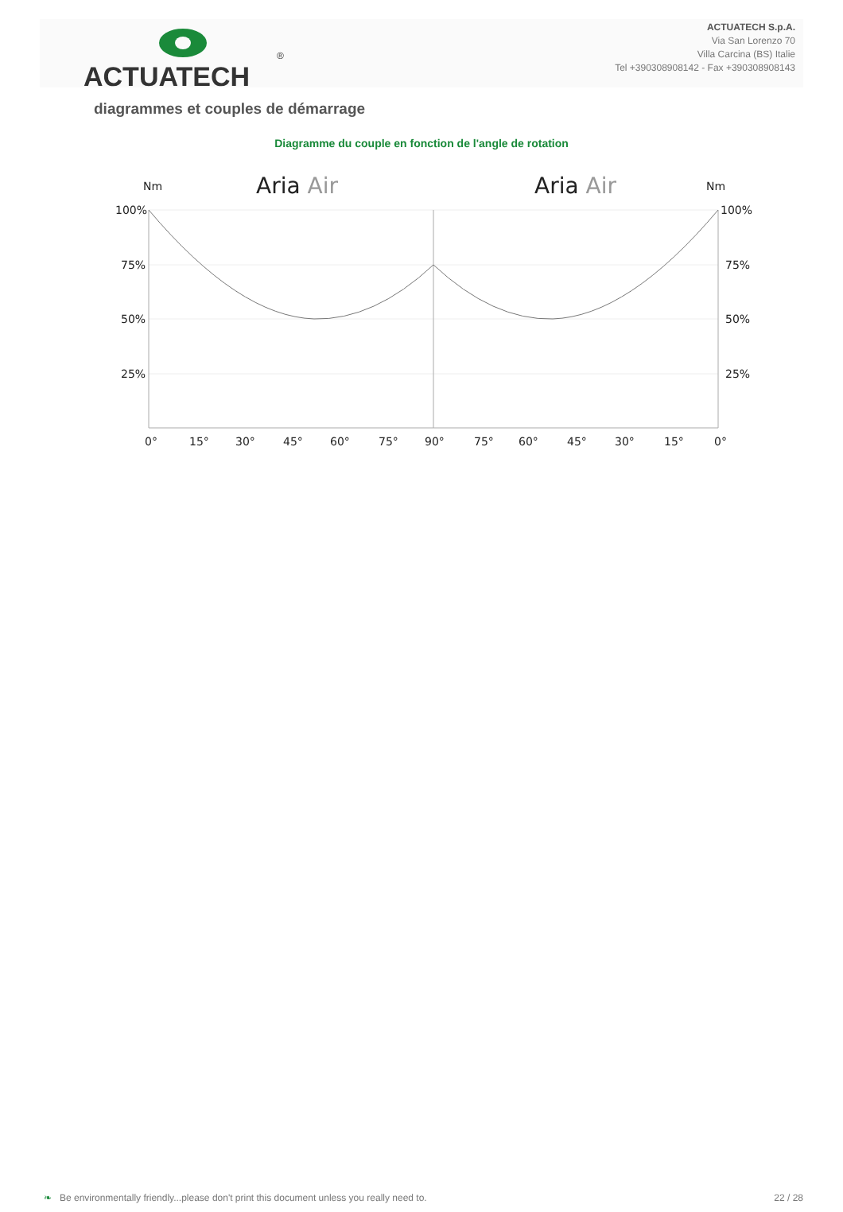ACTUATECH
®
ACTUATECH S.p.A.
Via San Lorenzo 70
Villa Carcina (BS) Italie
Tel +390308908142 - Fax +390308908143
diagrammes et couples de démarrage
Diagramme du couple en fonction de l'angle de rotation
Nm
Aria Air
Aria Air
Nm
100%
75%
50%
25%
100%
75%
50%
25%
0°
15°
30°
45°
60°
75°
90°
75°
60°
45°
30°
15°
0°
❧ Be environmentally friendly...please don't print this document unless you really need to. 22 / 28